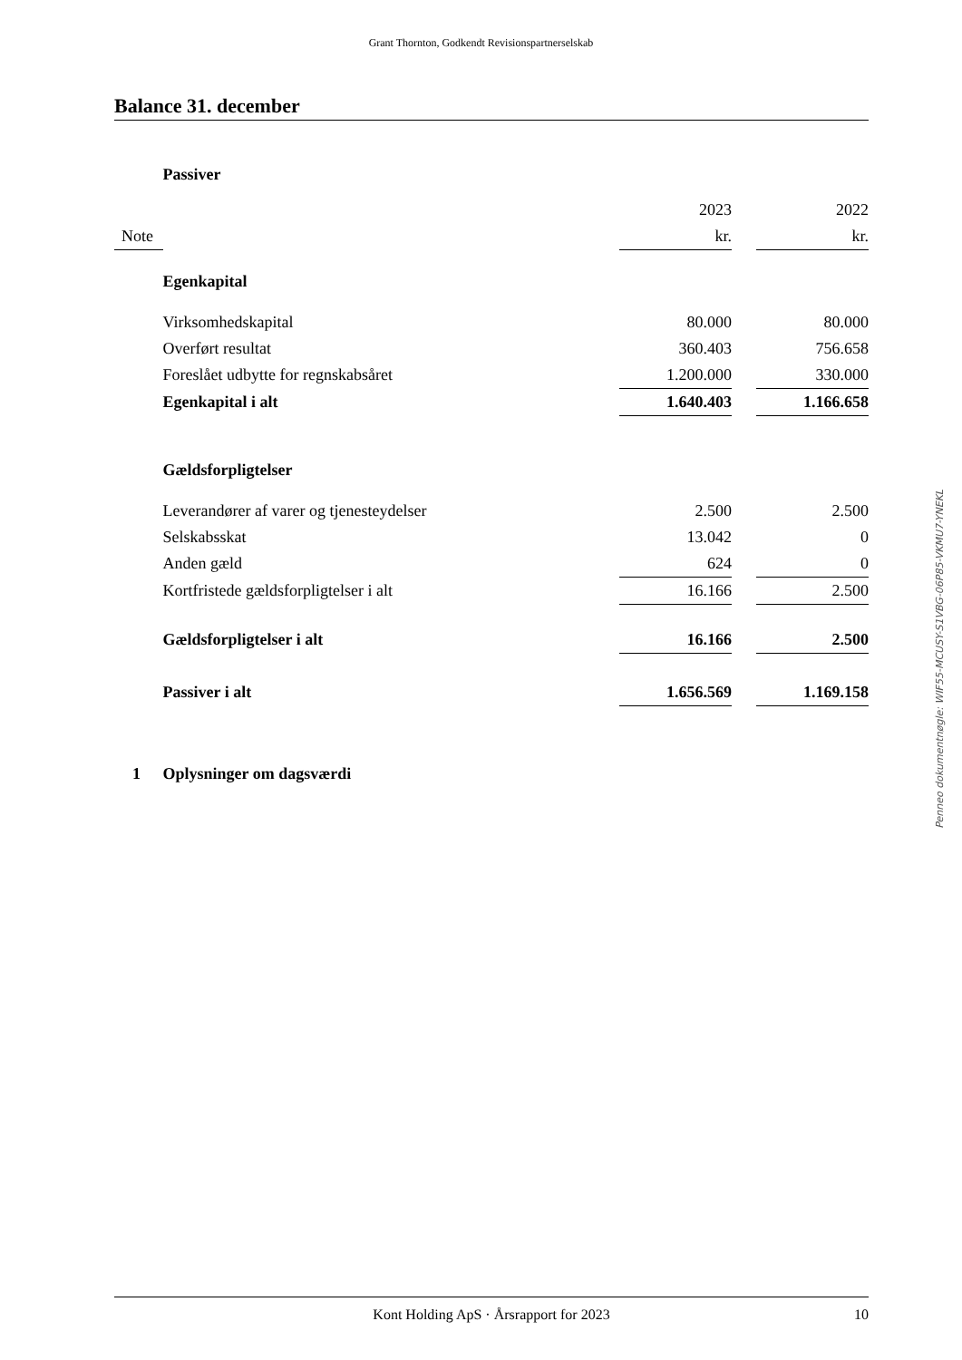Grant Thornton, Godkendt Revisionspartnerselskab
Balance 31. december
| | Passiver | | | |
| | | 2023 | | 2022 |
| Note | | kr. | | kr. |
| | Egenkapital | | | |
| | Virksomhedskapital | 80.000 | | 80.000 |
| | Overført resultat | 360.403 | | 756.658 |
| | Foreslået udbytte for regnskabsåret | 1.200.000 | | 330.000 |
| | Egenkapital i alt | 1.640.403 | | 1.166.658 |
| | Gældsforpligtelser | | | |
| | Leverandører af varer og tjenesteydelser | 2.500 | | 2.500 |
| | Selskabsskat | 13.042 | | 0 |
| | Anden gæld | 624 | | 0 |
| | Kortfristede gældsforpligtelser i alt | 16.166 | | 2.500 |
| | Gældsforpligtelser i alt | 16.166 | | 2.500 |
| | Passiver i alt | 1.656.569 | | 1.169.158 |
| 1 | Oplysninger om dagsværdi | | | |
Penneo dokumentnøgle: WIF55-MCUSY-S1VBG-06P85-VKMU7-YNEKL
Kont Holding ApS · Årsrapport for 2023 10